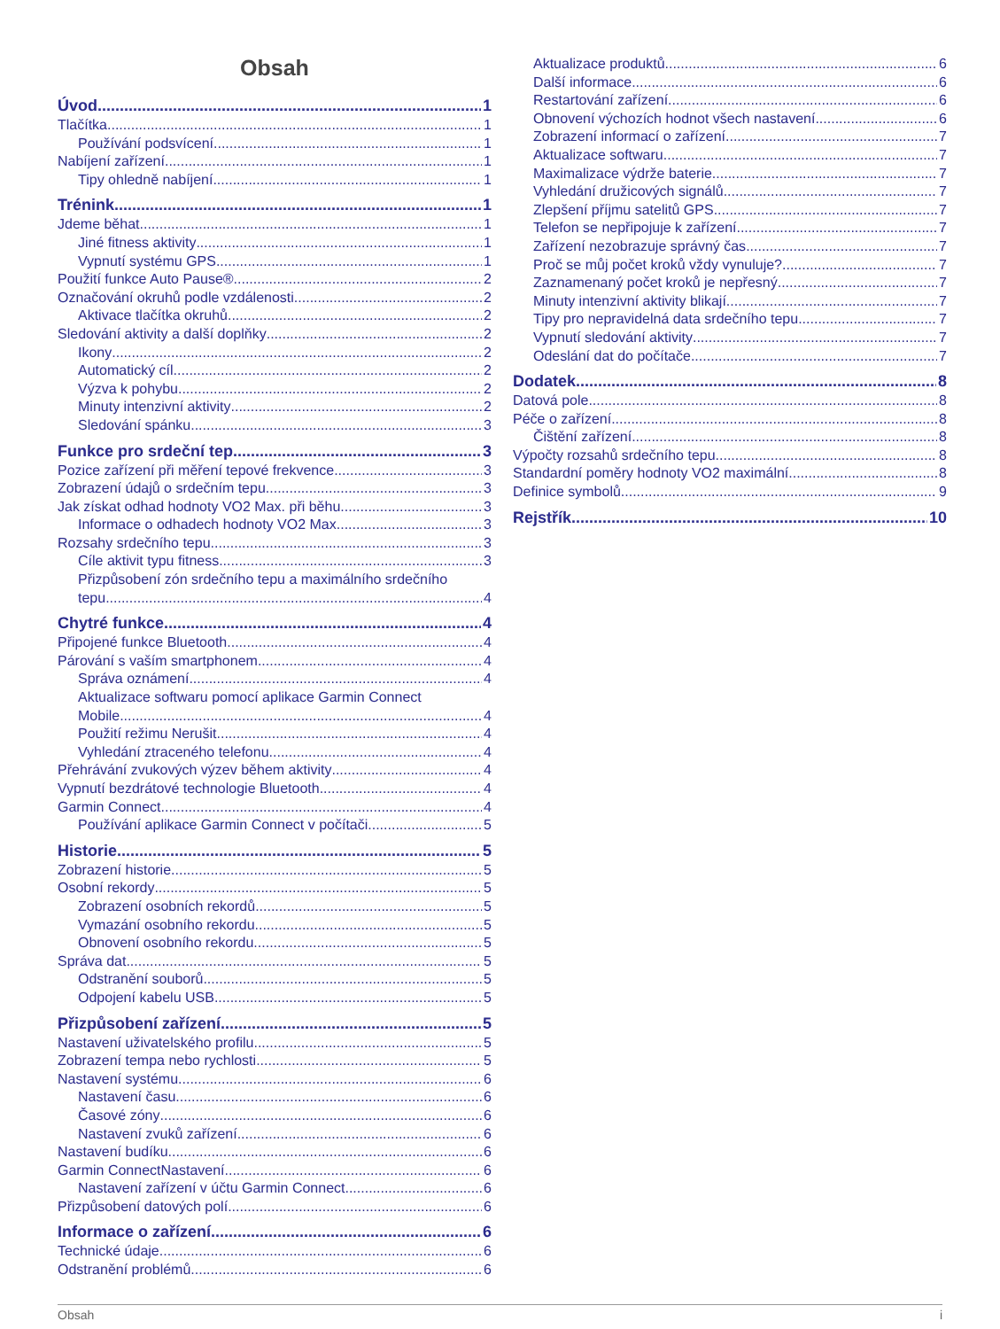Obsah
Úvod 1
Tlačítka 1
Používání podsvícení 1
Nabíjení zařízení 1
Tipy ohledně nabíjení 1
Trénink 1
Jdeme běhat 1
Jiné fitness aktivity 1
Vypnutí systému GPS 1
Použití funkce Auto Pause® 2
Označování okruhů podle vzdálenosti 2
Aktivace tlačítka okruhů 2
Sledování aktivity a další doplňky 2
Ikony 2
Automatický cíl 2
Výzva k pohybu 2
Minuty intenzivní aktivity 2
Sledování spánku 3
Funkce pro srdeční tep 3
Pozice zařízení při měření tepové frekvence 3
Zobrazení údajů o srdečním tepu 3
Jak získat odhad hodnoty VO2 Max. při běhu 3
Informace o odhadech hodnoty VO2 Max. 3
Rozsahy srdečního tepu 3
Cíle aktivit typu fitness 3
Přizpůsobení zón srdečního tepu a maximálního srdečního
tepu 4
Chytré funkce 4
Připojené funkce Bluetooth 4
Párování s vaším smartphonem 4
Správa oznámení 4
Aktualizace softwaru pomocí aplikace Garmin Connect
Mobile 4
Použití režimu Nerušit 4
Vyhledání ztraceného telefonu 4
Přehrávání zvukových výzev během aktivity 4
Vypnutí bezdrátové technologie Bluetooth 4
Garmin Connect 4
Používání aplikace Garmin Connect v počítači 5
Historie 5
Zobrazení historie 5
Osobní rekordy 5
Zobrazení osobních rekordů 5
Vymazání osobního rekordu 5
Obnovení osobního rekordu 5
Správa dat 5
Odstranění souborů 5
Odpojení kabelu USB 5
Přizpůsobení zařízení 5
Nastavení uživatelského profilu 5
Zobrazení tempa nebo rychlosti 5
Nastavení systému 6
Nastavení času 6
Časové zóny 6
Nastavení zvuků zařízení 6
Nastavení budíku 6
Garmin ConnectNastavení 6
Nastavení zařízení v účtu Garmin Connect 6
Přizpůsobení datových polí 6
Informace o zařízení 6
Technické údaje 6
Odstranění problémů 6
Aktualizace produktů 6
Další informace 6
Restartování zařízení 6
Obnovení výchozích hodnot všech nastavení 6
Zobrazení informací o zařízení 7
Aktualizace softwaru 7
Maximalizace výdrže baterie 7
Vyhledání družicových signálů 7
Zlepšení příjmu satelitů GPS 7
Telefon se nepřipojuje k zařízení 7
Zařízení nezobrazuje správný čas 7
Proč se můj počet kroků vždy vynuluje? 7
Zaznamenaný počet kroků je nepřesný 7
Minuty intenzivní aktivity blikají 7
Tipy pro nepravidelná data srdečního tepu 7
Vypnutí sledování aktivity 7
Odeslání dat do počítače 7
Dodatek 8
Datová pole 8
Péče o zařízení 8
Čištění zařízení 8
Výpočty rozsahů srdečního tepu 8
Standardní poměry hodnoty VO2 maximální 8
Definice symbolů 9
Rejstřík 10
Obsah i